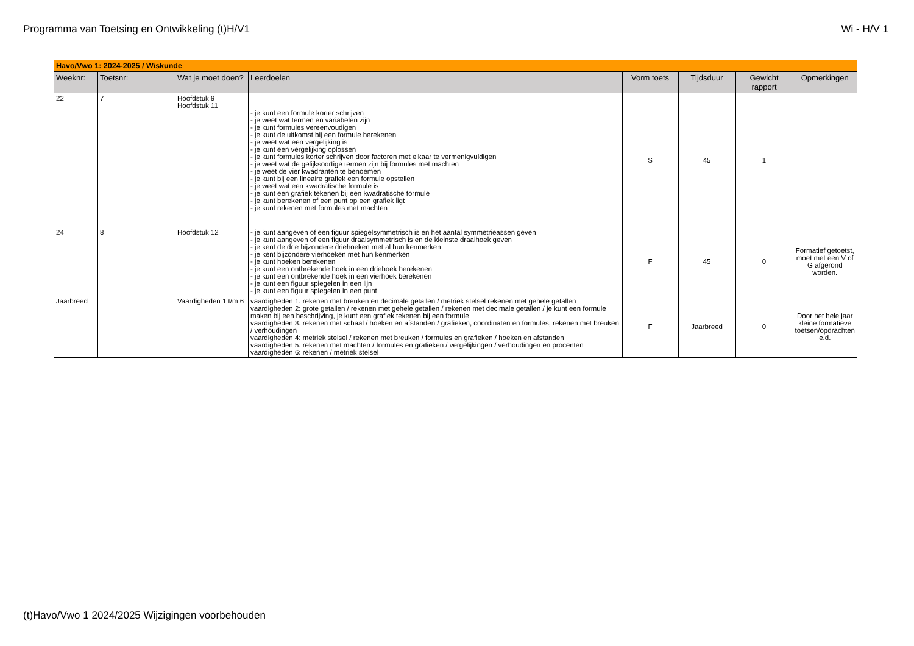Programma van Toetsing en Ontwikkeling (t)H/V1 Wi - H/V 1
| Havo/Vwo 1: 2024-2025 / Wiskunde | | | | | | | |
| Weeknr: | Toetsnr: | Wat je moet doen? | Leerdoelen | Vorm toets | Tijdsduur | Gewicht rapport | Opmerkingen |
| 22 | 7 | Hoofdstuk 9 Hoofdstuk 11 | - je kunt een formule korter schrijven - je weet wat termen en variabelen zijn - je kunt formules vereenvoudigen - je kunt de uitkomst bij een formule berekenen - je weet wat een vergelijking is - je kunt een vergelijking oplossen - je kunt formules korter schrijven door factoren met elkaar te vermenigvuldigen - je weet wat de gelijksoortige termen zijn bij formules met machten - je weet de vier kwadranten te benoemen - je kunt bij een lineaire grafiek een formule opstellen - je weet wat een kwadratische formule is - je kunt een grafiek tekenen bij een kwadratische formule - je kunt berekenen of een punt op een grafiek ligt - je kunt rekenen met formules met machten | S | 45 | 1 | |
| 24 | 8 | Hoofdstuk 12 | - je kunt aangeven of een figuur spiegelsymmetrisch is en het aantal symmetrieassen geven - je kunt aangeven of een figuur draaisymmetrisch is en de kleinste draaihoek geven - je kent de drie bijzondere driehoeken met al hun kenmerken - je kent bijzondere vierhoeken met hun kenmerken - je kunt hoeken berekenen - je kunt een ontbrekende hoek in een driehoek berekenen - je kunt een ontbrekende hoek in een vierhoek berekenen - je kunt een figuur spiegelen in een lijn - je kunt een figuur spiegelen in een punt | F | 45 | 0 | Formatief getoetst, moet met een V of G afgerond worden. |
| Jaarbreed | | Vaardigheden 1 t/m 6 | vaardigheden 1: rekenen met breuken en decimale getallen / metriek stelsel rekenen met gehele getallen vaardigheden 2: grote getallen / rekenen met gehele getallen / rekenen met decimale getallen / je kunt een formule maken bij een beschrijving, je kunt een grafiek tekenen bij een formule vaardigheden 3: rekenen met schaal / hoeken en afstanden / grafieken, coordinaten en formules, rekenen met breuken / verhoudingen vaardigheden 4: metriek stelsel / rekenen met breuken / formules en grafieken / hoeken en afstanden vaardigheden 5: rekenen met machten / formules en grafieken / vergelijkingen / verhoudingen en procenten vaardigheden 6: rekenen / metriek stelsel | F | Jaarbreed | 0 | Door het hele jaar kleine formatieve toetsen/opdrachten e.d. |
(t)Havo/Vwo 1 2024/2025 Wijzigingen voorbehouden